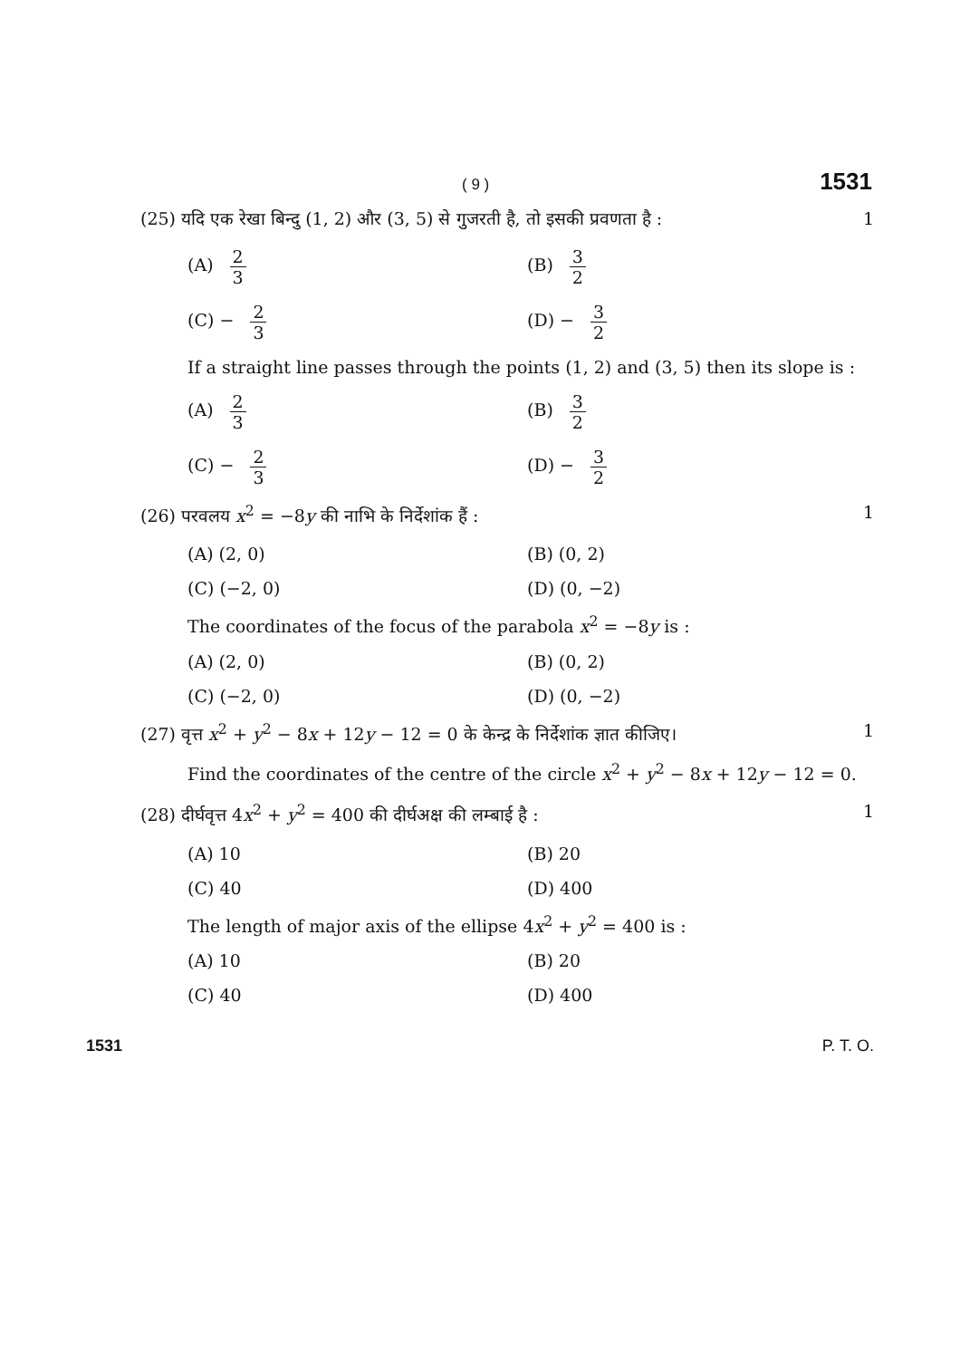( 9 ) 1531
(25) यदि एक रेखा बिन्दु (1, 2) और (3, 5) से गुजरती है, तो इसकी प्रवणता है : 1
(A) 2 3 (B) 3 2
(C) − 2 3 (D) − 3 2
If a straight line passes through the points (1, 2) and (3, 5) then its slope is :
(A) 2 3 (B) 3 2
(C) − 2 3 (D) − 3 2
(26) परवलय x<sup>2</sup> = −8y की नाभि के निर्देशांक हैं : 1
(A) (2, 0) (B) (0, 2)
(C) (−2, 0) (D) (0, −2)
The coordinates of the focus of the parabola x<sup>2</sup> = −8y is :
(A) (2, 0) (B) (0, 2)
(C) (−2, 0) (D) (0, −2)
(27) वृत्त x<sup>2</sup> + y<sup>2</sup> − 8x + 12y − 12 = 0 के केन्द्र के निर्देशांक ज्ञात कीजिए। 1
Find the coordinates of the centre of the circle x<sup>2</sup> + y<sup>2</sup> − 8x + 12y − 12 = 0.
(28) दीर्घवृत्त 4x<sup>2</sup> + y<sup>2</sup> = 400 की दीर्घअक्ष की लम्बाई है : 1
(A) 10 (B) 20
(C) 40 (D) 400
The length of major axis of the ellipse 4x<sup>2</sup> + y<sup>2</sup> = 400 is :
(A) 10 (B) 20
(C) 40 (D) 400
1531 P. T. O.